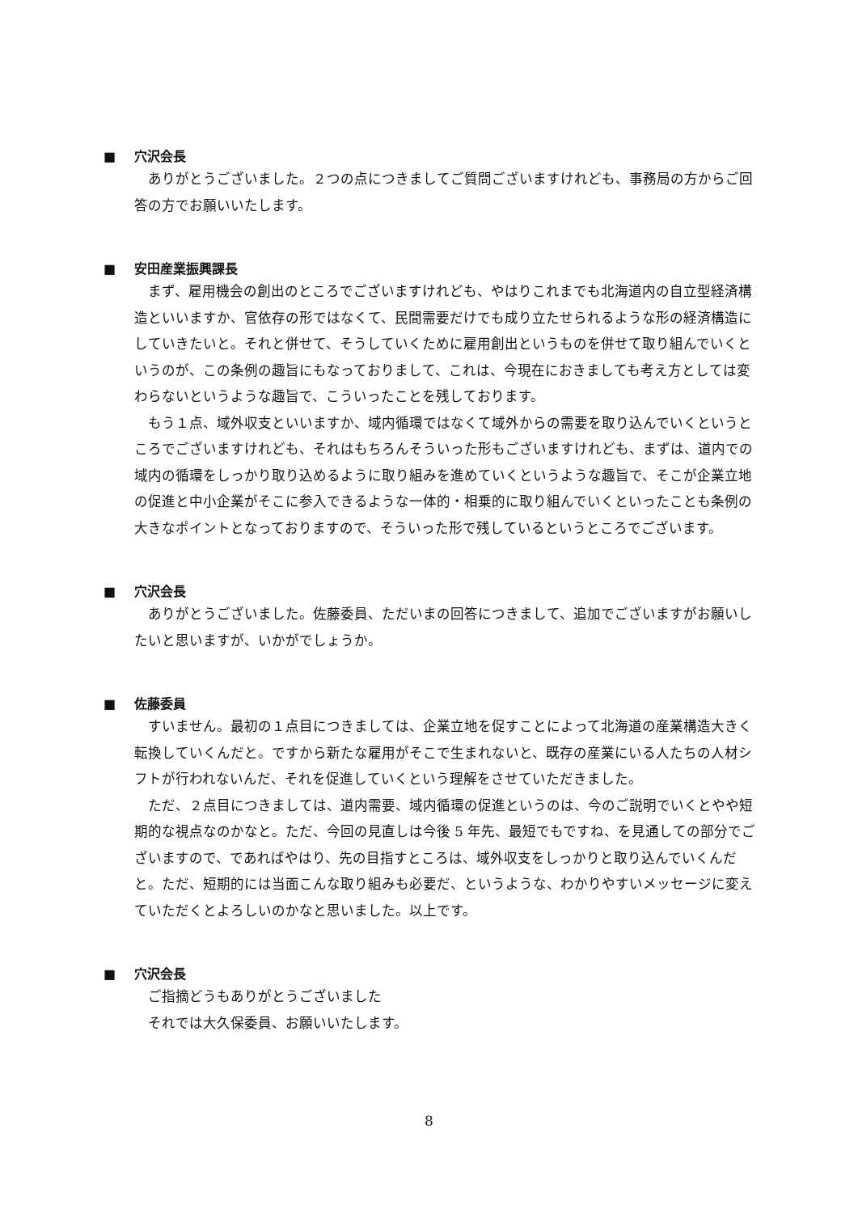■ 穴沢会長
ありがとうございました。２つの点につきましてご質問ございますけれども、事務局の方からご回答の方でお願いいたします。
■ 安田産業振興課長
まず、雇用機会の創出のところでございますけれども、やはりこれまでも北海道内の自立型経済構造といいますか、官依存の形ではなくて、民間需要だけでも成り立たせられるような形の経済構造にしていきたいと。それと併せて、そうしていくために雇用創出というものを併せて取り組んでいくというのが、この条例の趣旨にもなっておりまして、これは、今現在におきましても考え方としては変わらないというような趣旨で、こういったことを残しております。
もう１点、域外収支といいますか、域内循環ではなくて域外からの需要を取り込んでいくというところでございますけれども、それはもちろんそういった形もございますけれども、まずは、道内での域内の循環をしっかり取り込めるように取り組みを進めていくというような趣旨で、そこが企業立地の促進と中小企業がそこに参入できるような一体的・相乗的に取り組んでいくといったことも条例の大きなポイントとなっておりますので、そういった形で残しているというところでございます。
■ 穴沢会長
ありがとうございました。佐藤委員、ただいまの回答につきまして、追加でございますがお願いしたいと思いますが、いかがでしょうか。
■ 佐藤委員
すいません。最初の１点目につきましては、企業立地を促すことによって北海道の産業構造大きく転換していくんだと。ですから新たな雇用がそこで生まれないと、既存の産業にいる人たちの人材シフトが行われないんだ、それを促進していくという理解をさせていただきました。
ただ、２点目につきましては、道内需要、域内循環の促進というのは、今のご説明でいくとやや短期的な視点なのかなと。ただ、今回の見直しは今後 5 年先、最短でもですね、を見通しての部分でございますので、であればやはり、先の目指すところは、域外収支をしっかりと取り込んでいくんだと。ただ、短期的には当面こんな取り組みも必要だ、というような、わかりやすいメッセージに変えていただくとよろしいのかなと思いました。以上です。
■ 穴沢会長
ご指摘どうもありがとうございました
それでは大久保委員、お願いいたします。
8